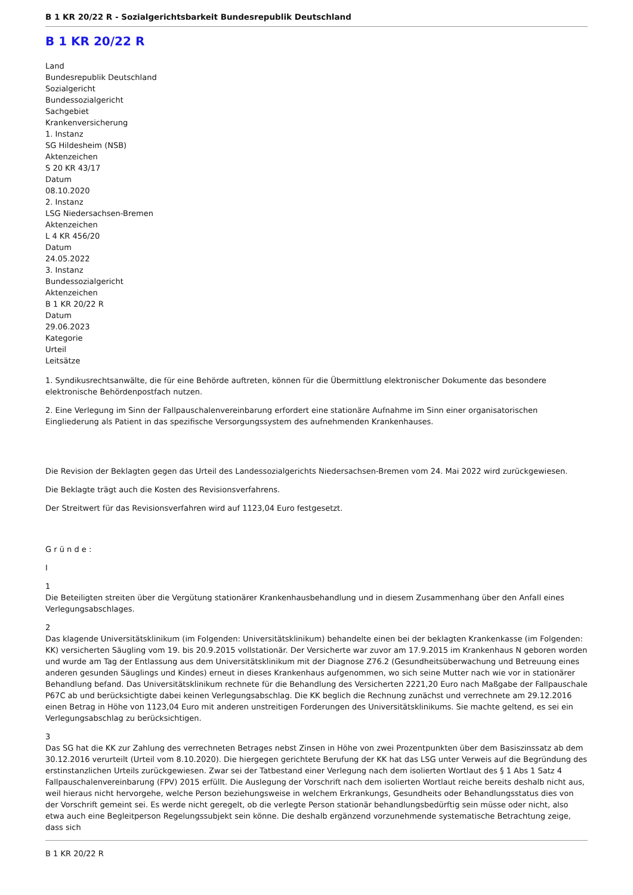B 1 KR 20/22 R - Sozialgerichtsbarkeit Bundesrepublik Deutschland
B 1 KR 20/22 R
Land
Bundesrepublik Deutschland
Sozialgericht
Bundessozialgericht
Sachgebiet
Krankenversicherung
1. Instanz
SG Hildesheim (NSB)
Aktenzeichen
S 20 KR 43/17
Datum
08.10.2020
2. Instanz
LSG Niedersachsen-Bremen
Aktenzeichen
L 4 KR 456/20
Datum
24.05.2022
3. Instanz
Bundessozialgericht
Aktenzeichen
B 1 KR 20/22 R
Datum
29.06.2023
Kategorie
Urteil
Leitsätze
1. Syndikusrechtsanwälte, die für eine Behörde auftreten, können für die Übermittlung elektronischer Dokumente das besondere elektronische Behördenpostfach nutzen.
2. Eine Verlegung im Sinn der Fallpauschalenvereinbarung erfordert eine stationäre Aufnahme im Sinn einer organisatorischen Eingliederung als Patient in das spezifische Versorgungssystem des aufnehmenden Krankenhauses.
Die Revision der Beklagten gegen das Urteil des Landessozialgerichts Niedersachsen-Bremen vom 24. Mai 2022 wird zurückgewiesen.
Die Beklagte trägt auch die Kosten des Revisionsverfahrens.
Der Streitwert für das Revisionsverfahren wird auf 1123,04 Euro festgesetzt.
G r ü n d e :
I
1
Die Beteiligten streiten über die Vergütung stationärer Krankenhausbehandlung und in diesem Zusammenhang über den Anfall eines Verlegungsabschlages.
2
Das klagende Universitätsklinikum (im Folgenden: Universitätsklinikum) behandelte einen bei der beklagten Krankenkasse (im Folgenden: KK) versicherten Säugling vom 19. bis 20.9.2015 vollstationär. Der Versicherte war zuvor am 17.9.2015 im Krankenhaus N geboren worden und wurde am Tag der Entlassung aus dem Universitätsklinikum mit der Diagnose Z76.2 (Gesundheitsüberwachung und Betreuung eines anderen gesunden Säuglings und Kindes) erneut in dieses Krankenhaus aufgenommen, wo sich seine Mutter nach wie vor in stationärer Behandlung befand. Das Universitätsklinikum rechnete für die Behandlung des Versicherten 2221,20 Euro nach Maßgabe der Fallpauschale P67C ab und berücksichtigte dabei keinen Verlegungsabschlag. Die KK beglich die Rechnung zunächst und verrechnete am 29.12.2016 einen Betrag in Höhe von 1123,04 Euro mit anderen unstreitigen Forderungen des Universitätsklinikums. Sie machte geltend, es sei ein Verlegungsabschlag zu berücksichtigen.
3
Das SG hat die KK zur Zahlung des verrechneten Betrages nebst Zinsen in Höhe von zwei Prozentpunkten über dem Basiszinssatz ab dem 30.12.2016 verurteilt (Urteil vom 8.10.2020). Die hiergegen gerichtete Berufung der KK hat das LSG unter Verweis auf die Begründung des erstinstanzlichen Urteils zurückgewiesen. Zwar sei der Tatbestand einer Verlegung nach dem isolierten Wortlaut des § 1 Abs 1 Satz 4 Fallpauschalenvereinbarung (FPV) 2015 erfüllt. Die Auslegung der Vorschrift nach dem isolierten Wortlaut reiche bereits deshalb nicht aus, weil hieraus nicht hervorgehe, welche Person beziehungsweise in welchem Erkrankungs, Gesundheits oder Behandlungsstatus dies von der Vorschrift gemeint sei. Es werde nicht geregelt, ob die verlegte Person stationär behandlungsbedürftig sein müsse oder nicht, also etwa auch eine Begleitperson Regelungssubjekt sein könne. Die deshalb ergänzend vorzunehmende systematische Betrachtung zeige, dass sich
B 1 KR 20/22 R